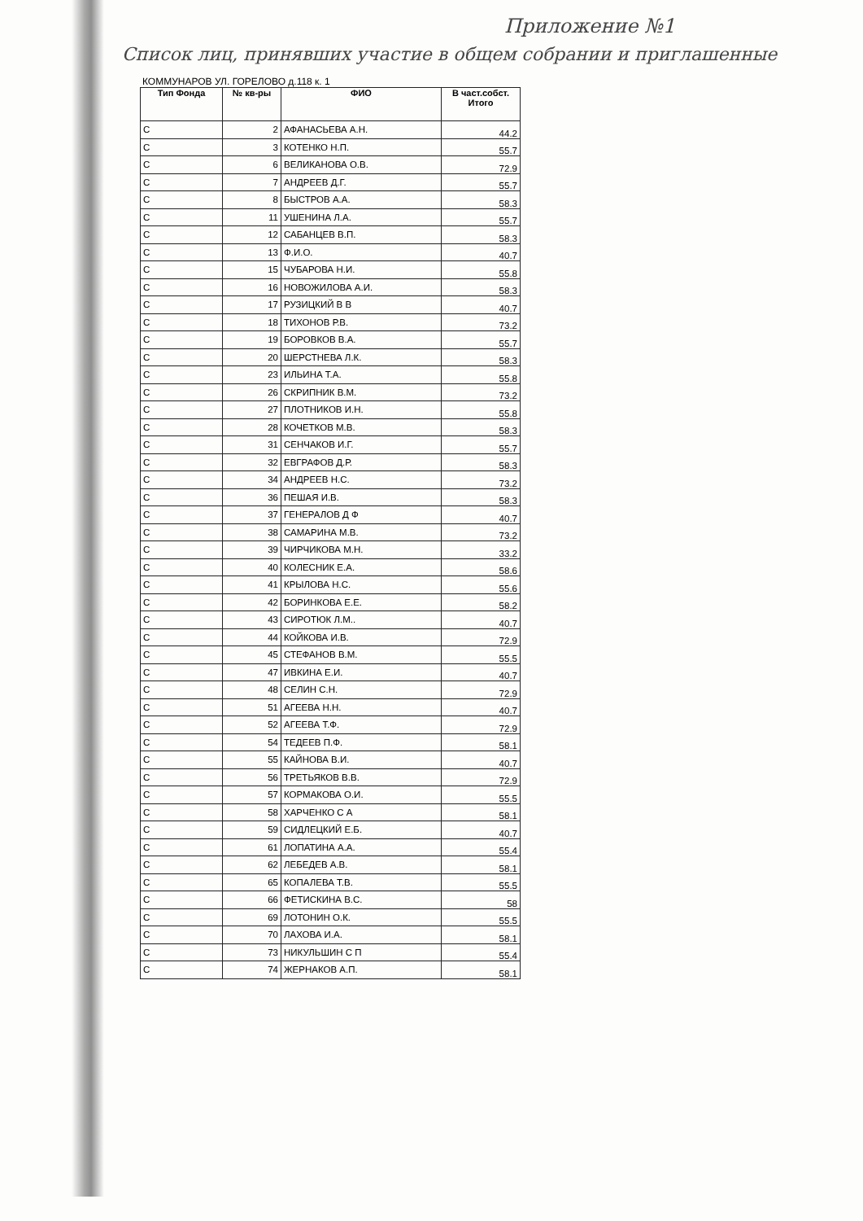Приложение №1
Список лиц, принявших участие в общем собрании и приглашенные
КОММУНАРОВ УЛ. ГОРЕЛОВО д.118 к. 1
| Тип Фонда | № кв-ры | ФИО | В част.собст. Итого |
| --- | --- | --- | --- |
| С | 2 | АФАНАСЬЕВА А.Н. | 44.2 |
| С | 3 | КОТЕНКО Н.П. | 55.7 |
| С | 6 | ВЕЛИКАНОВА О.В. | 72.9 |
| С | 7 | АНДРЕЕВ Д.Г. | 55.7 |
| С | 8 | БЫСТРОВ А.А. | 58.3 |
| С | 11 | УШЕНИНА Л.А. | 55.7 |
| С | 12 | САБАНЦЕВ В.П. | 58.3 |
| С | 13 | Ф.И.О. | 40.7 |
| С | 15 | ЧУБАРОВА Н.И. | 55.8 |
| С | 16 | НОВОЖИЛОВА А.И. | 58.3 |
| С | 17 | РУЗИЦКИЙ В В | 40.7 |
| С | 18 | ТИХОНОВ Р.В. | 73.2 |
| С | 19 | БОРОВКОВ В.А. | 55.7 |
| С | 20 | ШЕРСТНЕВА Л.К. | 58.3 |
| С | 23 | ИЛЬИНА Т.А. | 55.8 |
| С | 26 | СКРИПНИК В.М. | 73.2 |
| С | 27 | ПЛОТНИКОВ И.Н. | 55.8 |
| С | 28 | КОЧЕТКОВ М.В. | 58.3 |
| С | 31 | СЕНЧАКОВ И.Г. | 55.7 |
| С | 32 | ЕВГРАФОВ Д.Р. | 58.3 |
| С | 34 | АНДРЕЕВ Н.С. | 73.2 |
| С | 36 | ПЕШАЯ И.В. | 58.3 |
| С | 37 | ГЕНЕРАЛОВ Д Ф | 40.7 |
| С | 38 | САМАРИНА М.В. | 73.2 |
| С | 39 | ЧИРЧИКОВА М.Н. | 33.2 |
| С | 40 | КОЛЕСНИК Е.А. | 58.6 |
| С | 41 | КРЫЛОВА Н.С. | 55.6 |
| С | 42 | БОРИНКОВА Е.Е. | 58.2 |
| С | 43 | СИРОТЮК Л.М.. | 40.7 |
| С | 44 | КОЙКОВА И.В. | 72.9 |
| С | 45 | СТЕФАНОВ В.М. | 55.5 |
| С | 47 | ИВКИНА Е.И. | 40.7 |
| С | 48 | СЕЛИН С.Н. | 72.9 |
| С | 51 | АГЕЕВА Н.Н. | 40.7 |
| С | 52 | АГЕЕВА Т.Ф. | 72.9 |
| С | 54 | ТЕДЕЕВ П.Ф. | 58.1 |
| С | 55 | КАЙНОВА В.И. | 40.7 |
| С | 56 | ТРЕТЬЯКОВ В.В. | 72.9 |
| С | 57 | КОРМАКОВА О.И. | 55.5 |
| С | 58 | ХАРЧЕНКО С А | 58.1 |
| С | 59 | СИДЛЕЦКИЙ Е.Б. | 40.7 |
| С | 61 | ЛОПАТИНА А.А. | 55.4 |
| С | 62 | ЛЕБЕДЕВ А.В. | 58.1 |
| С | 65 | КОПАЛЕВА Т.В. | 55.5 |
| С | 66 | ФЕТИСКИНА В.С. | 58 |
| С | 69 | ЛОТОНИН О.К. | 55.5 |
| С | 70 | ЛАХОВА И.А. | 58.1 |
| С | 73 | НИКУЛЬШИН С П | 55.4 |
| С | 74 | ЖЕРНАКОВ А.П. | 58.1 |